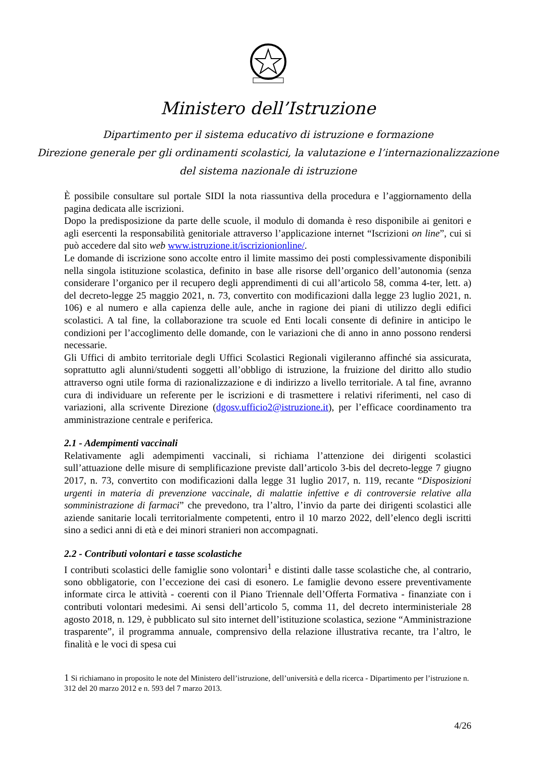Ministero dell’Istruzione
Dipartimento per il sistema educativo di istruzione e formazione
Direzione generale per gli ordinamenti scolastici, la valutazione e l’internazionalizzazione
del sistema nazionale di istruzione
È possibile consultare sul portale SIDI la nota riassuntiva della procedura e l’aggiornamento della pagina dedicata alle iscrizioni.
Dopo la predisposizione da parte delle scuole, il modulo di domanda è reso disponibile ai genitori e agli esercenti la responsabilità genitoriale attraverso l’applicazione internet “Iscrizioni on line”, cui si può accedere dal sito web www.istruzione.it/iscrizionionline/.
Le domande di iscrizione sono accolte entro il limite massimo dei posti complessivamente disponibili nella singola istituzione scolastica, definito in base alle risorse dell’organico dell’autonomia (senza considerare l’organico per il recupero degli apprendimenti di cui all’articolo 58, comma 4-ter, lett. a) del decreto-legge 25 maggio 2021, n. 73, convertito con modificazioni dalla legge 23 luglio 2021, n. 106) e al numero e alla capienza delle aule, anche in ragione dei piani di utilizzo degli edifici scolastici. A tal fine, la collaborazione tra scuole ed Enti locali consente di definire in anticipo le condizioni per l’accoglimento delle domande, con le variazioni che di anno in anno possono rendersi necessarie.
Gli Uffici di ambito territoriale degli Uffici Scolastici Regionali vigileranno affinché sia assicurata, soprattutto agli alunni/studenti soggetti all’obbligo di istruzione, la fruizione del diritto allo studio attraverso ogni utile forma di razionalizzazione e di indirizzo a livello territoriale. A tal fine, avranno cura di individuare un referente per le iscrizioni e di trasmettere i relativi riferimenti, nel caso di variazioni, alla scrivente Direzione (dgosv.ufficio2@istruzione.it), per l’efficace coordinamento tra amministrazione centrale e periferica.
2.1 - Adempimenti vaccinali
Relativamente agli adempimenti vaccinali, si richiama l’attenzione dei dirigenti scolastici sull’attuazione delle misure di semplificazione previste dall’articolo 3-bis del decreto-legge 7 giugno 2017, n. 73, convertito con modificazioni dalla legge 31 luglio 2017, n. 119, recante “Disposizioni urgenti in materia di prevenzione vaccinale, di malattie infettive e di controversie relative alla somministrazione di farmaci” che prevedono, tra l’altro, l’invio da parte dei dirigenti scolastici alle aziende sanitarie locali territorialmente competenti, entro il 10 marzo 2022, dell’elenco degli iscritti sino a sedici anni di età e dei minori stranieri non accompagnati.
2.2 - Contributi volontari e tasse scolastiche
I contributi scolastici delle famiglie sono volontari<sup>1</sup> e distinti dalle tasse scolastiche che, al contrario, sono obbligatorie, con l’eccezione dei casi di esonero. Le famiglie devono essere preventivamente informate circa le attività - coerenti con il Piano Triennale dell’Offerta Formativa - finanziate con i contributi volontari medesimi. Ai sensi dell’articolo 5, comma 11, del decreto interministeriale 28 agosto 2018, n. 129, è pubblicato sul sito internet dell’istituzione scolastica, sezione “Amministrazione trasparente”, il programma annuale, comprensivo della relazione illustrativa recante, tra l’altro, le finalità e le voci di spesa cui
1 Si richiamano in proposito le note del Ministero dell’istruzione, dell’università e della ricerca - Dipartimento per l’istruzione n. 312 del 20 marzo 2012 e n. 593 del 7 marzo 2013.
4/26